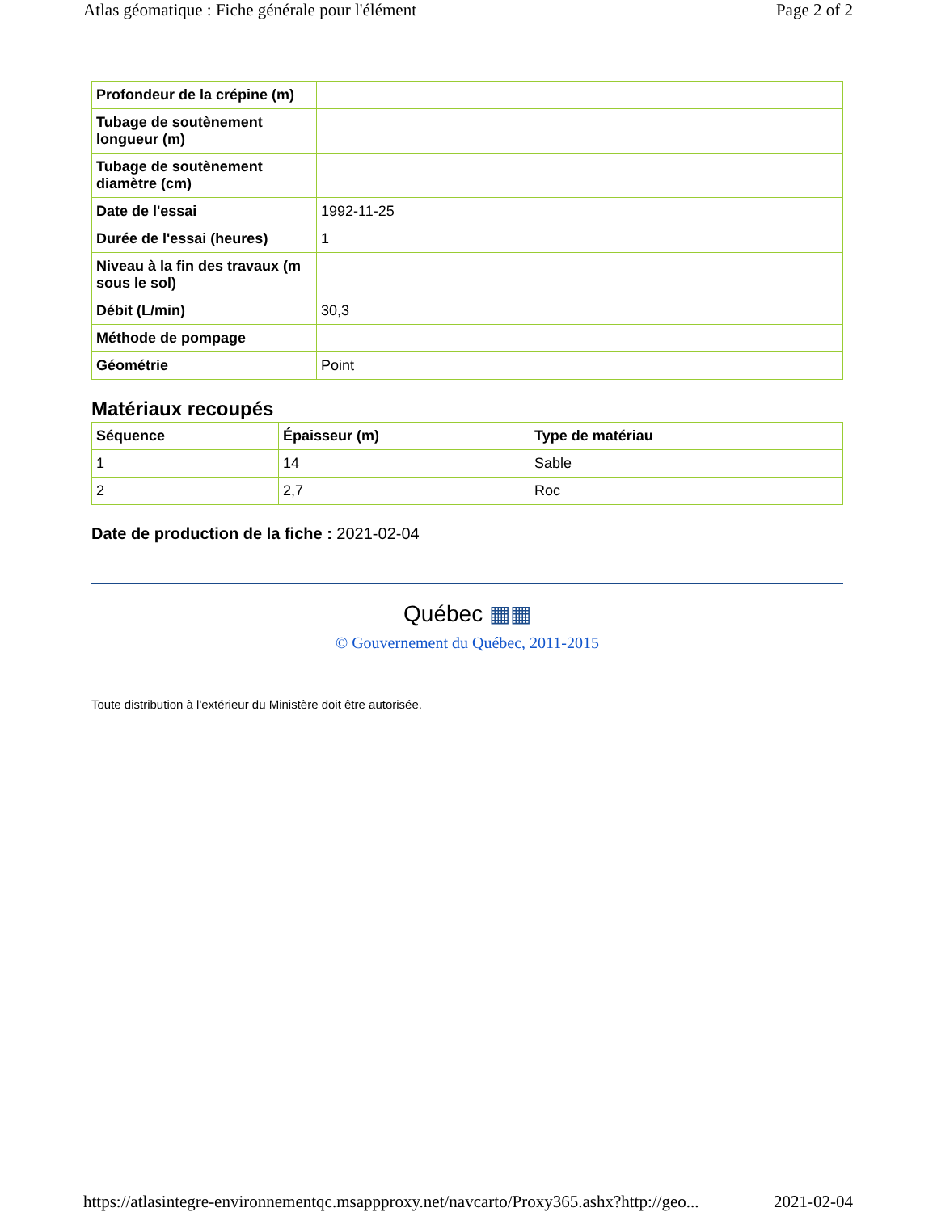Atlas géomatique : Fiche générale pour l'élément Page 2 of 2
| Profondeur de la crépine (m) | |
| Tubage de soutènement longueur (m) | |
| Tubage de soutènement diamètre (cm) | |
| Date de l'essai | 1992-11-25 |
| Durée de l'essai (heures) | 1 |
| Niveau à la fin des travaux (m sous le sol) | |
| Débit (L/min) | 30,3 |
| Méthode de pompage | |
| Géométrie | Point |
Matériaux recoupés
| Séquence | Épaisseur (m) | Type de matériau |
| --- | --- | --- |
| 1 | 14 | Sable |
| 2 | 2,7 | Roc |
Date de production de la fiche : 2021-02-04
Québec ▦▦
© Gouvernement du Québec, 2011-2015
Toute distribution à l'extérieur du Ministère doit être autorisée.
https://atlasintegre-environnementqc.msappproxy.net/navcarto/Proxy365.ashx?http://geo... 2021-02-04